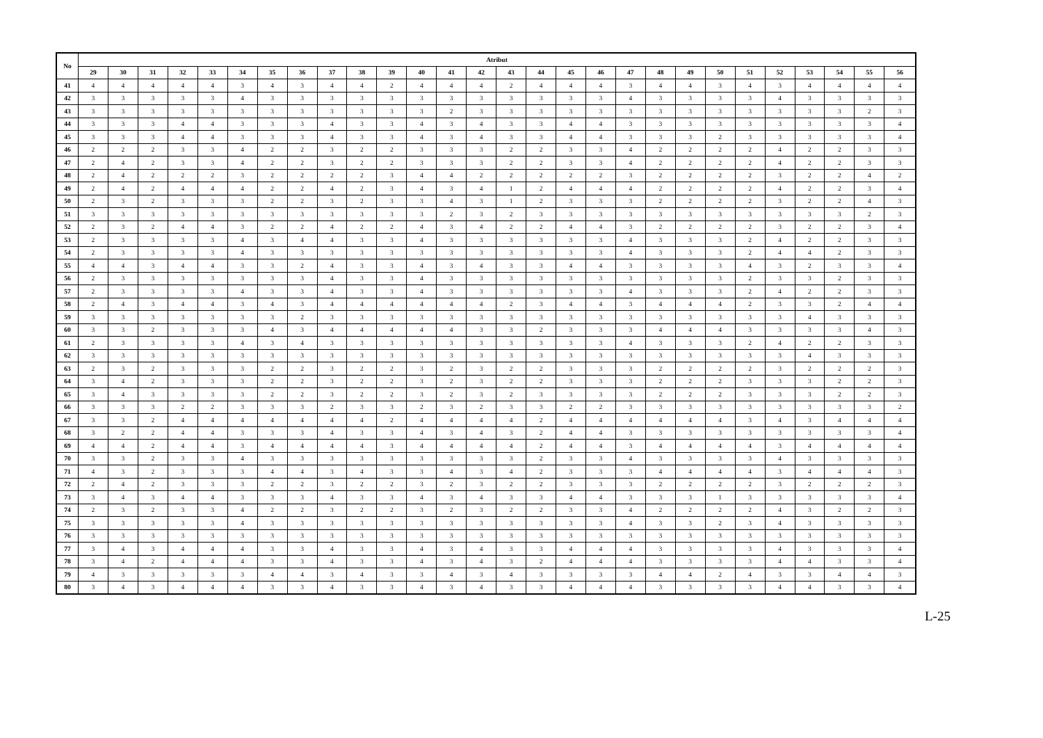| No | Atribut | | | | | | | | | | | | | | | | | | | | | | | | | | | |
| --- | --- | --- | --- | --- | --- | --- | --- | --- | --- | --- | --- | --- | --- | --- | --- | --- | --- | --- | --- | --- | --- | --- | --- | --- | --- | --- | --- | --- |
| | 29 | 30 | 31 | 32 | 33 | 34 | 35 | 36 | 37 | 38 | 39 | 40 | 41 | 42 | 43 | 44 | 45 | 46 | 47 | 48 | 49 | 50 | 51 | 52 | 53 | 54 | 55 | 56 |
| 41 | 4 | 4 | 4 | 4 | 4 | 3 | 4 | 3 | 4 | 4 | 2 | 4 | 4 | 4 | 2 | 4 | 4 | 4 | 3 | 4 | 4 | 3 | 4 | 3 | 4 | 4 | 4 | 4 |
| 42 | 3 | 3 | 3 | 3 | 3 | 4 | 3 | 3 | 3 | 3 | 3 | 3 | 3 | 3 | 3 | 3 | 3 | 3 | 4 | 3 | 3 | 3 | 3 | 4 | 3 | 3 | 3 | 3 |
| 43 | 3 | 3 | 3 | 3 | 3 | 3 | 3 | 3 | 3 | 3 | 3 | 3 | 2 | 3 | 3 | 3 | 3 | 3 | 3 | 3 | 3 | 3 | 3 | 3 | 3 | 3 | 2 | 3 |
| 44 | 3 | 3 | 3 | 4 | 4 | 3 | 3 | 3 | 4 | 3 | 3 | 4 | 3 | 4 | 3 | 3 | 4 | 4 | 3 | 3 | 3 | 3 | 3 | 3 | 3 | 3 | 3 | 4 |
| 45 | 3 | 3 | 3 | 4 | 4 | 3 | 3 | 3 | 4 | 3 | 3 | 4 | 3 | 4 | 3 | 3 | 4 | 4 | 3 | 3 | 3 | 2 | 3 | 3 | 3 | 3 | 3 | 4 |
| 46 | 2 | 2 | 2 | 3 | 3 | 4 | 2 | 2 | 3 | 2 | 2 | 3 | 3 | 3 | 2 | 2 | 3 | 3 | 4 | 2 | 2 | 2 | 2 | 4 | 2 | 2 | 3 | 3 |
| 47 | 2 | 4 | 2 | 3 | 3 | 4 | 2 | 2 | 3 | 2 | 2 | 3 | 3 | 3 | 2 | 2 | 3 | 3 | 4 | 2 | 2 | 2 | 2 | 4 | 2 | 2 | 3 | 3 |
| 48 | 2 | 4 | 2 | 2 | 2 | 3 | 2 | 2 | 2 | 2 | 3 | 4 | 4 | 2 | 2 | 2 | 2 | 2 | 3 | 2 | 2 | 2 | 2 | 3 | 2 | 2 | 4 | 2 |
| 49 | 2 | 4 | 2 | 4 | 4 | 4 | 2 | 2 | 4 | 2 | 3 | 4 | 3 | 4 | 1 | 2 | 4 | 4 | 4 | 2 | 2 | 2 | 2 | 4 | 2 | 2 | 3 | 4 |
| 50 | 2 | 3 | 2 | 3 | 3 | 3 | 2 | 2 | 3 | 2 | 3 | 3 | 4 | 3 | 1 | 2 | 3 | 3 | 3 | 2 | 2 | 2 | 2 | 3 | 2 | 2 | 4 | 3 |
| 51 | 3 | 3 | 3 | 3 | 3 | 3 | 3 | 3 | 3 | 3 | 3 | 3 | 2 | 3 | 2 | 3 | 3 | 3 | 3 | 3 | 3 | 3 | 3 | 3 | 3 | 3 | 2 | 3 |
| 52 | 2 | 3 | 2 | 4 | 4 | 3 | 2 | 2 | 4 | 2 | 2 | 4 | 3 | 4 | 2 | 2 | 4 | 4 | 3 | 2 | 2 | 2 | 2 | 3 | 2 | 2 | 3 | 4 |
| 53 | 2 | 3 | 3 | 3 | 3 | 4 | 3 | 4 | 4 | 3 | 3 | 4 | 3 | 3 | 3 | 3 | 3 | 3 | 4 | 3 | 3 | 3 | 2 | 4 | 2 | 2 | 3 | 3 |
| 54 | 2 | 3 | 3 | 3 | 3 | 4 | 3 | 3 | 3 | 3 | 3 | 3 | 3 | 3 | 3 | 3 | 3 | 3 | 4 | 3 | 3 | 3 | 2 | 4 | 4 | 2 | 3 | 3 |
| 55 | 4 | 4 | 3 | 4 | 4 | 3 | 3 | 2 | 4 | 3 | 3 | 4 | 3 | 4 | 3 | 3 | 4 | 4 | 3 | 3 | 3 | 3 | 4 | 3 | 2 | 3 | 3 | 4 |
| 56 | 2 | 3 | 3 | 3 | 3 | 3 | 3 | 3 | 4 | 3 | 3 | 4 | 3 | 3 | 3 | 3 | 3 | 3 | 3 | 3 | 3 | 3 | 2 | 3 | 3 | 2 | 3 | 3 |
| 57 | 2 | 3 | 3 | 3 | 3 | 4 | 3 | 3 | 4 | 3 | 3 | 4 | 3 | 3 | 3 | 3 | 3 | 3 | 4 | 3 | 3 | 3 | 2 | 4 | 2 | 2 | 3 | 3 |
| 58 | 2 | 4 | 3 | 4 | 4 | 3 | 4 | 3 | 4 | 4 | 4 | 4 | 4 | 4 | 2 | 3 | 4 | 4 | 3 | 4 | 4 | 4 | 2 | 3 | 3 | 2 | 4 | 4 |
| 59 | 3 | 3 | 3 | 3 | 3 | 3 | 3 | 2 | 3 | 3 | 3 | 3 | 3 | 3 | 3 | 3 | 3 | 3 | 3 | 3 | 3 | 3 | 3 | 3 | 4 | 3 | 3 | 3 |
| 60 | 3 | 3 | 2 | 3 | 3 | 3 | 4 | 3 | 4 | 4 | 4 | 4 | 4 | 3 | 3 | 2 | 3 | 3 | 3 | 4 | 4 | 4 | 3 | 3 | 3 | 3 | 4 | 3 |
| 61 | 2 | 3 | 3 | 3 | 3 | 4 | 3 | 4 | 3 | 3 | 3 | 3 | 3 | 3 | 3 | 3 | 3 | 3 | 4 | 3 | 3 | 3 | 2 | 4 | 2 | 2 | 3 | 3 |
| 62 | 3 | 3 | 3 | 3 | 3 | 3 | 3 | 3 | 3 | 3 | 3 | 3 | 3 | 3 | 3 | 3 | 3 | 3 | 3 | 3 | 3 | 3 | 3 | 3 | 4 | 3 | 3 | 3 |
| 63 | 2 | 3 | 2 | 3 | 3 | 3 | 2 | 2 | 3 | 2 | 2 | 3 | 2 | 3 | 2 | 2 | 3 | 3 | 3 | 2 | 2 | 2 | 2 | 3 | 2 | 2 | 2 | 3 |
| 64 | 3 | 4 | 2 | 3 | 3 | 3 | 2 | 2 | 3 | 2 | 2 | 3 | 2 | 3 | 2 | 2 | 3 | 3 | 3 | 2 | 2 | 2 | 3 | 3 | 3 | 2 | 2 | 3 |
| 65 | 3 | 4 | 3 | 3 | 3 | 3 | 2 | 2 | 3 | 2 | 2 | 3 | 2 | 3 | 2 | 3 | 3 | 3 | 3 | 2 | 2 | 2 | 3 | 3 | 3 | 2 | 2 | 3 |
| 66 | 3 | 3 | 3 | 2 | 2 | 3 | 3 | 3 | 2 | 3 | 3 | 2 | 3 | 2 | 3 | 3 | 2 | 2 | 3 | 3 | 3 | 3 | 3 | 3 | 3 | 3 | 3 | 2 |
| 67 | 3 | 3 | 2 | 4 | 4 | 4 | 4 | 4 | 4 | 4 | 2 | 4 | 4 | 4 | 4 | 2 | 4 | 4 | 4 | 4 | 4 | 4 | 3 | 4 | 3 | 4 | 4 | 4 |
| 68 | 3 | 2 | 2 | 4 | 4 | 3 | 3 | 3 | 4 | 3 | 3 | 4 | 3 | 4 | 3 | 2 | 4 | 4 | 3 | 3 | 3 | 3 | 3 | 3 | 3 | 3 | 3 | 4 |
| 69 | 4 | 4 | 2 | 4 | 4 | 3 | 4 | 4 | 4 | 4 | 3 | 4 | 4 | 4 | 4 | 2 | 4 | 4 | 3 | 4 | 4 | 4 | 4 | 3 | 4 | 4 | 4 | 4 |
| 70 | 3 | 3 | 2 | 3 | 3 | 4 | 3 | 3 | 3 | 3 | 3 | 3 | 3 | 3 | 3 | 2 | 3 | 3 | 4 | 3 | 3 | 3 | 3 | 4 | 3 | 3 | 3 | 3 |
| 71 | 4 | 3 | 2 | 3 | 3 | 3 | 4 | 4 | 3 | 4 | 3 | 3 | 4 | 3 | 4 | 2 | 3 | 3 | 3 | 4 | 4 | 4 | 4 | 3 | 4 | 4 | 4 | 3 |
| 72 | 2 | 4 | 2 | 3 | 3 | 3 | 2 | 2 | 3 | 2 | 2 | 3 | 2 | 3 | 2 | 2 | 3 | 3 | 3 | 2 | 2 | 2 | 2 | 3 | 2 | 2 | 2 | 3 |
| 73 | 3 | 4 | 3 | 4 | 4 | 3 | 3 | 3 | 4 | 3 | 3 | 4 | 3 | 4 | 3 | 3 | 4 | 4 | 3 | 3 | 3 | 1 | 3 | 3 | 3 | 3 | 3 | 4 |
| 74 | 2 | 3 | 2 | 3 | 3 | 4 | 2 | 2 | 3 | 2 | 2 | 3 | 2 | 3 | 2 | 2 | 3 | 3 | 4 | 2 | 2 | 2 | 2 | 4 | 3 | 2 | 2 | 3 |
| 75 | 3 | 3 | 3 | 3 | 3 | 4 | 3 | 3 | 3 | 3 | 3 | 3 | 3 | 3 | 3 | 3 | 3 | 3 | 4 | 3 | 3 | 2 | 3 | 4 | 3 | 3 | 3 | 3 |
| 76 | 3 | 3 | 3 | 3 | 3 | 3 | 3 | 3 | 3 | 3 | 3 | 3 | 3 | 3 | 3 | 3 | 3 | 3 | 3 | 3 | 3 | 3 | 3 | 3 | 3 | 3 | 3 | 3 |
| 77 | 3 | 4 | 3 | 4 | 4 | 4 | 3 | 3 | 4 | 3 | 3 | 4 | 3 | 4 | 3 | 3 | 4 | 4 | 4 | 3 | 3 | 3 | 3 | 4 | 3 | 3 | 3 | 4 |
| 78 | 3 | 4 | 2 | 4 | 4 | 4 | 3 | 3 | 4 | 3 | 3 | 4 | 3 | 4 | 3 | 2 | 4 | 4 | 4 | 3 | 3 | 3 | 3 | 4 | 4 | 3 | 3 | 4 |
| 79 | 4 | 3 | 3 | 3 | 3 | 3 | 4 | 4 | 3 | 4 | 3 | 3 | 4 | 3 | 4 | 3 | 3 | 3 | 3 | 4 | 4 | 2 | 4 | 3 | 3 | 4 | 4 | 3 |
| 80 | 3 | 4 | 3 | 4 | 4 | 4 | 3 | 3 | 4 | 3 | 3 | 4 | 3 | 4 | 3 | 3 | 4 | 4 | 4 | 3 | 3 | 3 | 3 | 4 | 4 | 3 | 3 | 4 |
L-25